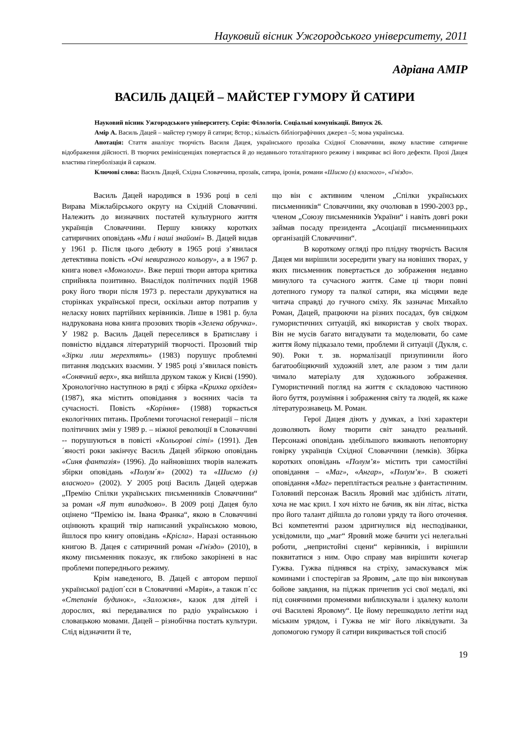Науковий вісник Ужгородського університету, 2011
Адріана АМІР
ВАСИЛЬ ДАЦЕЙ – МАЙСТЕР ГУМОРУ Й САТИРИ
Науковий вісник Ужгородського університету. Серія: Філологія. Соціальні комунікації. Випуск 26.
Амір А. Василь Дацей – майстер гумору й сатири; 8стор.; кількість бібліографічних джерел –5; мова українська.
Анотація: Стаття аналізує творчість Василя Дацея, українського прозаїка Східної Словаччини, якому властиве сатиричне відображення дійсності. В творчих ремінісценціях повертається й до недавнього тоталітарного режиму і викриває всі його дефекти. Прозі Дацея властива гіперболізація й сарказм.
Ключові слова: Василь Дацей, Східна Словаччина, прозаїк, сатира, іронія, романи «Шиємо (з) власного», «Гніздо».
Василь Дацей народився в 1936 році в селі Вирава Міжлабірського округу на Східній Словаччині. Належить до визначних постатей культурного життя українців Словаччини. Першу книжку коротких сатиричних оповідань «Ми і наші знайомі» В. Дацей видав у 1961 р. Після цього дебюту в 1965 році з’явилася детективна повість «Очі невиразного кольору», а в 1967 р. книга новел «Монологи». Вже перші твори автора критика сприйняла позитивно. Внаслідок політичних подій 1968 року його твори після 1973 р. перестали друкуватися на сторінках української преси, оскільки автор потрапив у неласку нових партійних керівників. Лише в 1981 р. була надрукована нова книга прозових творів «Зелена обручка». У 1982 р. Василь Дацей переселився в Братиславу і повністю віддався літературній творчості. Прозовий твір «Зірки лиш мерехтять» (1983) порушує проблемні питання людських взаємин. У 1985 році з’явилася повість «Сонячний верх», яка вийшла друком також у Києві (1990). Хронологічно наступною в ряді є збірка «Крихка орхідея» (1987), яка містить оповідання з воєнних часів та сучасності. Повість «Коріння» (1988) торкається екологічних питань. Проблеми тогочасної генерації – після політичних змін у 1989 р. – ніжної революції в Словаччині -- порушуються в повісті «Кольорові сіті» (1991). Дев´яності роки закінчує Василь Дацей збіркою оповідань «Синя фантазія» (1996). До найновіших творів належать збірки оповідань «Полум΄я» (2002) та «Шиємо (з) власного» (2002). У 2005 році Василь Дацей одержав „Премію Спілки українських письменників Словаччини“ за роман «Я тут випадково». В 2009 році Дацея було оцінено “Премією ім. Івана Франка“, якою в Словаччині оцінюють кращий твір написаний українською мовою, йшлося про книгу оповідань «Крісла». Наразі останньою книгою В. Дацея є сатиричний роман «Гніздо» (2010), в якому письменник показує, як глибоко закорінені в нас проблеми попереднього режиму.
Крім наведеного, В. Дацей є автором першої української радіоп΄єси в Словаччині «Марія», а також п΄єс «Степанів будинок», «Заложня», казок для дітей і дорослих, які передавалися по радіо українською і словацькою мовами. Дацей – різнобічна постать культури. Слід відзначити й те,
що він є активним членом „Спілки українських письменників“ Словаччини, яку очолював в 1990-2003 рр., членом „Союзу письменників України“ і навіть довгі роки займав посаду президента „Асоціації письменницьких організацій Словаччини“.
В короткому огляді про плідну творчість Василя Дацея ми вирішили зосередити увагу на новіших творах, у яких письменник повертається до зображення недавно минулого та сучасного життя. Саме ці твори повні дотепного гумору та палкої сатири, яка місцями веде читача справді до гучного сміху. Як зазначає Михайло Роман, Дацей, працюючи на різних посадах, був свідком гумористичних ситуацій, які використав у своїх творах. Він не мусів багато вигадувати та моделювати, бо саме життя йому підказало теми, проблеми й ситуації (Дукля, с. 90). Роки т. зв. нормалізації призупинили його багатообіцяючий художній злет, але разом з тим дали чимало матеріалу для художнього зображення. Гумористичний погляд на життя є складовою частиною його буття, розуміння і зображення світу та людей, як каже літературознавець М. Роман.
Герої Дацея діють у думках, а їхні характери дозволяють йому творити світ занадто реальний. Персонажі оповідань здебільшого вживають неповторну говірку українців Східної Словаччини (лемків). Збірка коротких оповідань «Полум’я» містить три самостійні оповідання – «Маг», «Ангар», «Полум’я». В сюжеті оповідання «Маг» переплітається реальне з фантастичним. Головний персонаж Василь Яровий має здібність літати, хоча не має крил. І хоч ніхто не бачив, як він літає, вістка про його талант дійшла до голови уряду та його оточення. Всі компетентні разом здригнулися від несподіванки, усвідомили, що „маг“ Яровий може бачити усі нелегальні роботи, „непристойні сцени“ керівників, і вирішили поквитатися з ним. Оцю справу мав вирішити кочегар Гужва. Гужва піднявся на стріху, замаскувався між коминами і спостерігав за Яровим, „але що він виконував бойове завдання, на піджак причепив усі свої медалі, які під сонячними променями виблискували і здалеку кололи очі Василеві Яровому“. Це йому перешкодило летіти над міським урядом, і Гужва не міг його ліквідувати. За допомогою гумору й сатири викривається той спосіб
19